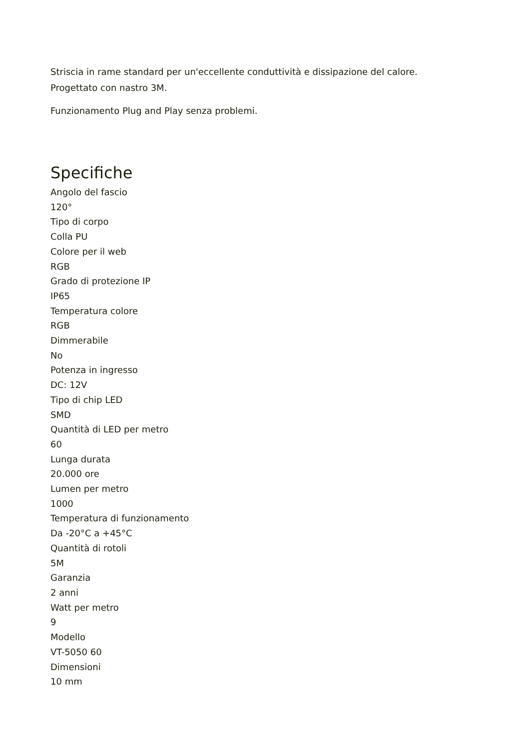Striscia in rame standard per un'eccellente conduttività e dissipazione del calore.
Progettato con nastro 3M.
Funzionamento Plug and Play senza problemi.
Specifiche
Angolo del fascio
120°
Tipo di corpo
Colla PU
Colore per il web
RGB
Grado di protezione IP
IP65
Temperatura colore
RGB
Dimmerabile
No
Potenza in ingresso
DC: 12V
Tipo di chip LED
SMD
Quantità di LED per metro
60
Lunga durata
20.000 ore
Lumen per metro
1000
Temperatura di funzionamento
Da -20°C a +45°C
Quantità di rotoli
5M
Garanzia
2 anni
Watt per metro
9
Modello
VT-5050 60
Dimensioni
10 mm